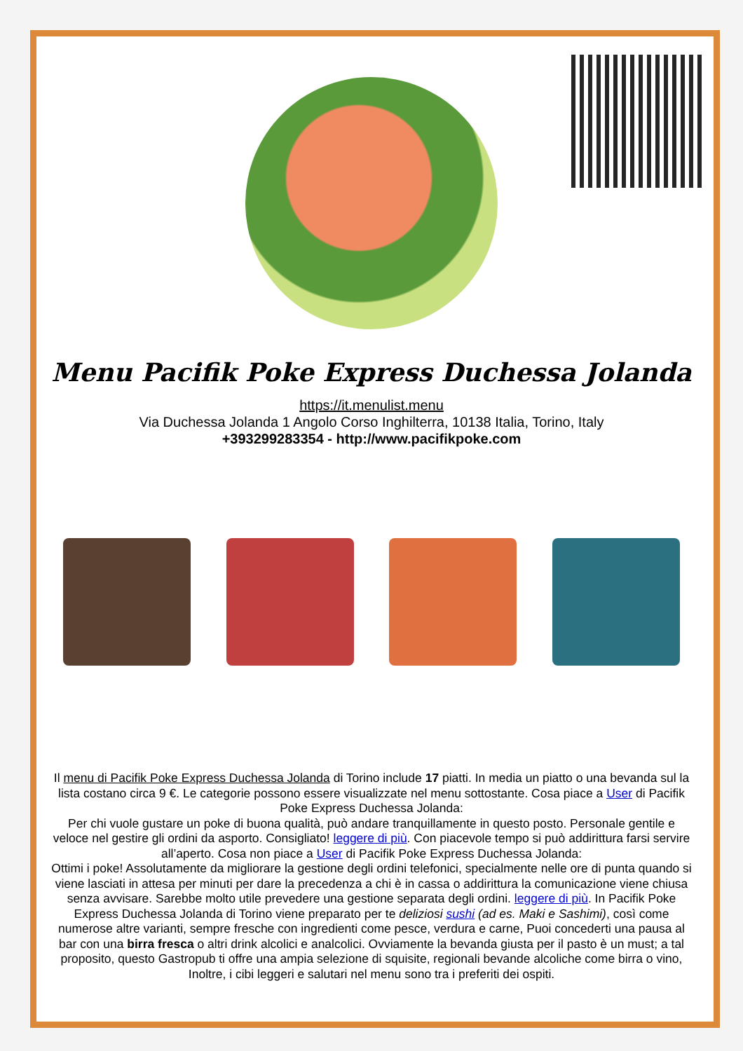Menu Pacifik Poke Express Duchessa Jolanda
https://it.menulist.menu
Via Duchessa Jolanda 1 Angolo Corso Inghilterra, 10138 Italia, Torino, Italy
+393299283354 - http://www.pacifikpoke.com
Il menu di Pacifik Poke Express Duchessa Jolanda di Torino include 17 piatti. In media un piatto o una bevanda sul la lista costano circa 9 €. Le categorie possono essere visualizzate nel menu sottostante. Cosa piace a User di Pacifik Poke Express Duchessa Jolanda:
Per chi vuole gustare un poke di buona qualità, può andare tranquillamente in questo posto. Personale gentile e veloce nel gestire gli ordini da asporto. Consigliato! leggere di più. Con piacevole tempo si può addirittura farsi servire all’aperto. Cosa non piace a User di Pacifik Poke Express Duchessa Jolanda:
Ottimi i poke! Assolutamente da migliorare la gestione degli ordini telefonici, specialmente nelle ore di punta quando si viene lasciati in attesa per minuti per dare la precedenza a chi è in cassa o addirittura la comunicazione viene chiusa senza avvisare. Sarebbe molto utile prevedere una gestione separata degli ordini. leggere di più. In Pacifik Poke Express Duchessa Jolanda di Torino viene preparato per te deliziosi sushi (ad es. Maki e Sashimi), così come numerose altre varianti, sempre fresche con ingredienti come pesce, verdura e carne, Puoi concederti una pausa al bar con una birra fresca o altri drink alcolici e analcolici. Ovviamente la bevanda giusta per il pasto è un must; a tal proposito, questo Gastropub ti offre una ampia selezione di squisite, regionali bevande alcoliche come birra o vino, Inoltre, i cibi leggeri e salutari nel menu sono tra i preferiti dei ospiti.